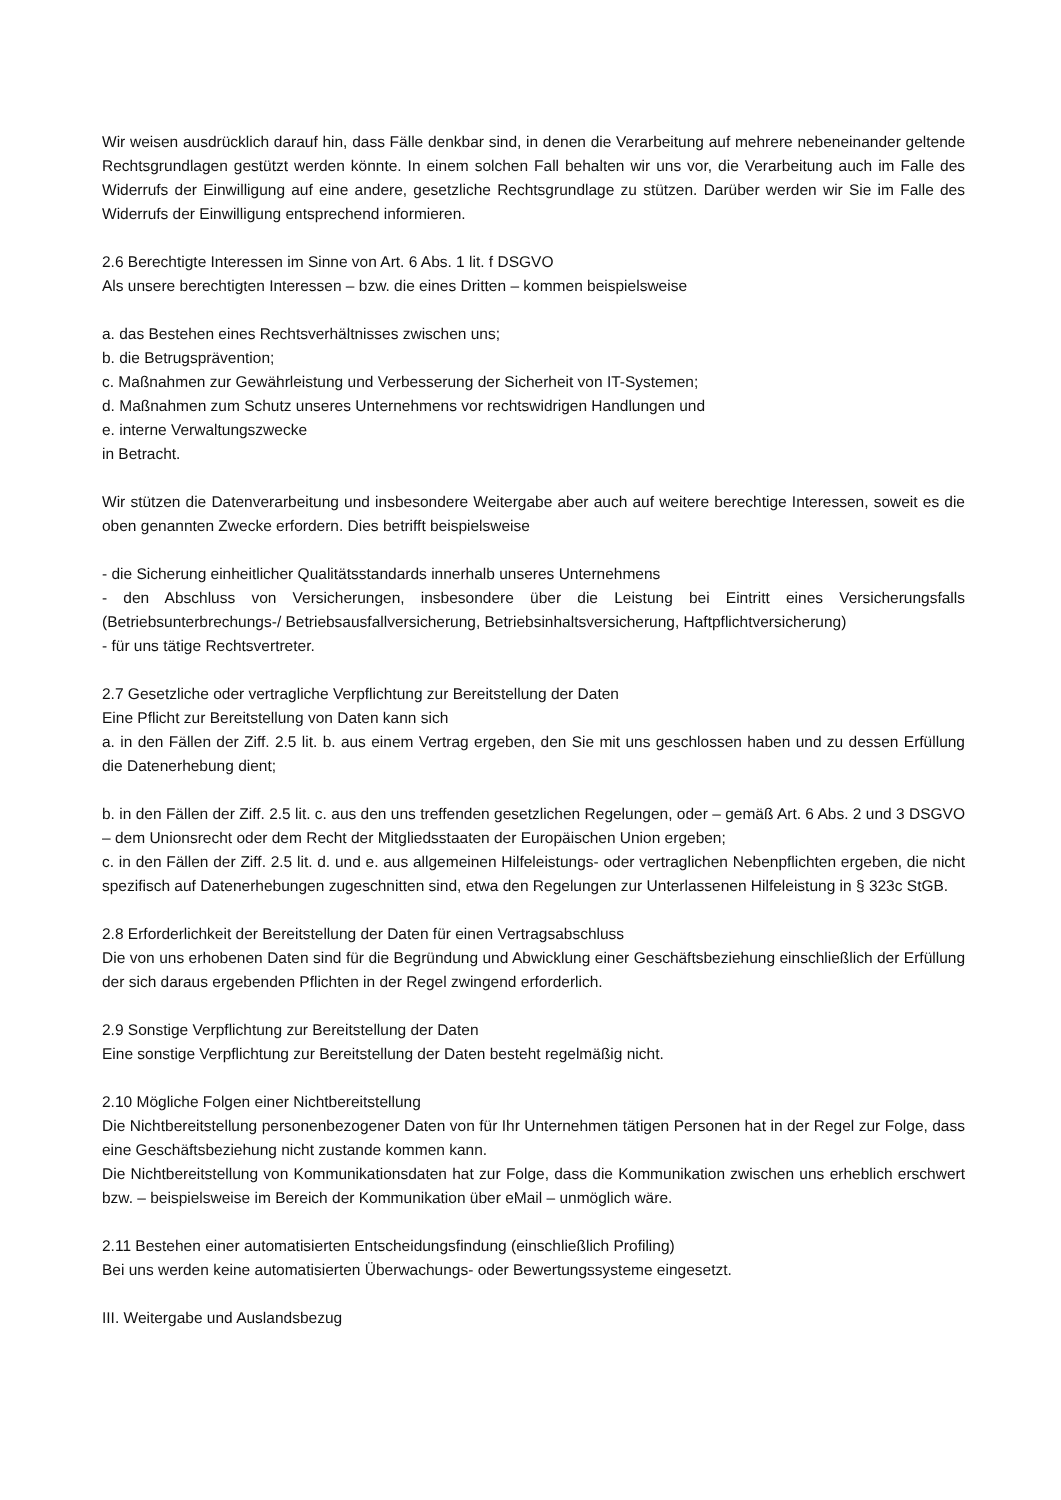Wir weisen ausdrücklich darauf hin, dass Fälle denkbar sind, in denen die Verarbeitung auf mehrere nebeneinander geltende Rechtsgrundlagen gestützt werden könnte. In einem solchen Fall behalten wir uns vor, die Verarbeitung auch im Falle des Widerrufs der Einwilligung auf eine andere, gesetzliche Rechtsgrundlage zu stützen. Darüber werden wir Sie im Falle des Widerrufs der Einwilligung entsprechend informieren.
2.6 Berechtigte Interessen im Sinne von Art. 6 Abs. 1 lit. f DSGVO
Als unsere berechtigten Interessen – bzw. die eines Dritten – kommen beispielsweise
a. das Bestehen eines Rechtsverhältnisses zwischen uns;
b. die Betrugsprävention;
c. Maßnahmen zur Gewährleistung und Verbesserung der Sicherheit von IT-Systemen;
d. Maßnahmen zum Schutz unseres Unternehmens vor rechtswidrigen Handlungen und
e. interne Verwaltungszwecke
in Betracht.
Wir stützen die Datenverarbeitung und insbesondere Weitergabe aber auch auf weitere berechtige Interessen, soweit es die oben genannten Zwecke erfordern. Dies betrifft beispielsweise
- die Sicherung einheitlicher Qualitätsstandards innerhalb unseres Unternehmens
- den Abschluss von Versicherungen, insbesondere über die Leistung bei Eintritt eines Versicherungsfalls (Betriebsunterbrechungs-/ Betriebsausfallversicherung, Betriebsinhaltsversicherung, Haftpflichtversicherung)
- für uns tätige Rechtsvertreter.
2.7 Gesetzliche oder vertragliche Verpflichtung zur Bereitstellung der Daten
Eine Pflicht zur Bereitstellung von Daten kann sich
a. in den Fällen der Ziff. 2.5 lit. b. aus einem Vertrag ergeben, den Sie mit uns geschlossen haben und zu dessen Erfüllung die Datenerhebung dient;
b. in den Fällen der Ziff. 2.5 lit. c. aus den uns treffenden gesetzlichen Regelungen, oder – gemäß Art. 6 Abs. 2 und 3 DSGVO – dem Unionsrecht oder dem Recht der Mitgliedsstaaten der Europäischen Union ergeben;
c. in den Fällen der Ziff. 2.5 lit. d. und e. aus allgemeinen Hilfeleistungs- oder vertraglichen Nebenpflichten ergeben, die nicht spezifisch auf Datenerhebungen zugeschnitten sind, etwa den Regelungen zur Unterlassenen Hilfeleistung in § 323c StGB.
2.8 Erforderlichkeit der Bereitstellung der Daten für einen Vertragsabschluss
Die von uns erhobenen Daten sind für die Begründung und Abwicklung einer Geschäftsbeziehung einschließlich der Erfüllung der sich daraus ergebenden Pflichten in der Regel zwingend erforderlich.
2.9 Sonstige Verpflichtung zur Bereitstellung der Daten
Eine sonstige Verpflichtung zur Bereitstellung der Daten besteht regelmäßig nicht.
2.10 Mögliche Folgen einer Nichtbereitstellung
Die Nichtbereitstellung personenbezogener Daten von für Ihr Unternehmen tätigen Personen hat in der Regel zur Folge, dass eine Geschäftsbeziehung nicht zustande kommen kann.
Die Nichtbereitstellung von Kommunikationsdaten hat zur Folge, dass die Kommunikation zwischen uns erheblich erschwert bzw. – beispielsweise im Bereich der Kommunikation über eMail – unmöglich wäre.
2.11 Bestehen einer automatisierten Entscheidungsfindung (einschließlich Profiling)
Bei uns werden keine automatisierten Überwachungs- oder Bewertungssysteme eingesetzt.
III. Weitergabe und Auslandsbezug